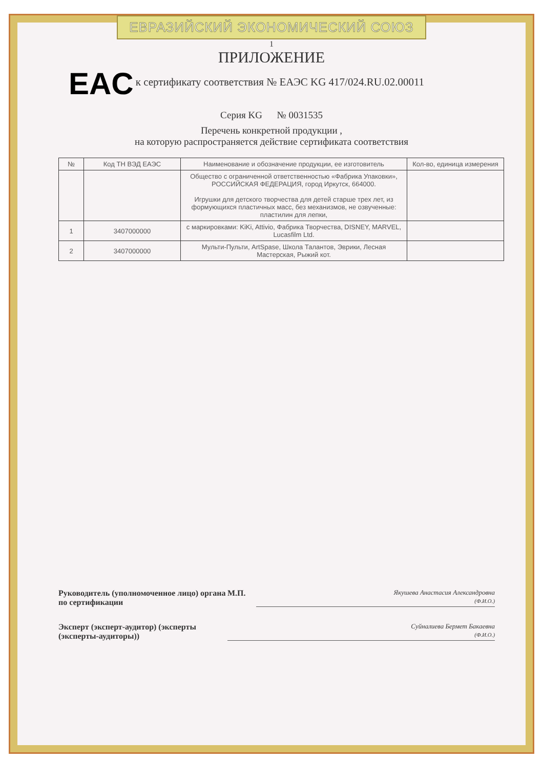ЕВРАЗИЙСКИЙ ЭКОНОМИЧЕСКИЙ СОЮЗ
1
ПРИЛОЖЕНИЕ
EAC к сертификату соответствия № ЕАЭС KG 417/024.RU.02.00011
Серия KG № 0031535
Перечень конкретной продукции ,
на которую распространяется действие сертификата соответствия
| № | Код ТН ВЭД ЕАЭС | Наименование и обозначение продукции, ее изготовитель | Кол-во, единица измерения |
| --- | --- | --- | --- |
| | | Общество с ограниченной ответственностью «Фабрика Упаковки», РОССИЙСКАЯ ФЕДЕРАЦИЯ, город Иркутск, 664000. Игрушки для детского творчества для детей старше трех лет, из формующихся пластичных масс, без механизмов, не озвученные: пластилин для лепки, | |
| 1 | 3407000000 | с маркировками: KiKi, Attivio, Фабрика Творчества, DISNEY, MARVEL, Lucasfilm Ltd. | |
| 2 | 3407000000 | Мульти-Пульти, ArtSpase, Школа Талантов, Эврики, Лесная Мастерская, Рыжий кот. | |
Руководитель (уполномоченное лицо) органа по сертификации
М.П. Якушева Анастасия Александровна
(Ф.И.О.)
Эксперт (эксперт-аудитор) (эксперты (эксперты-аудиторы))
Суйналиева Бермет Бакаевна
(Ф.И.О.)